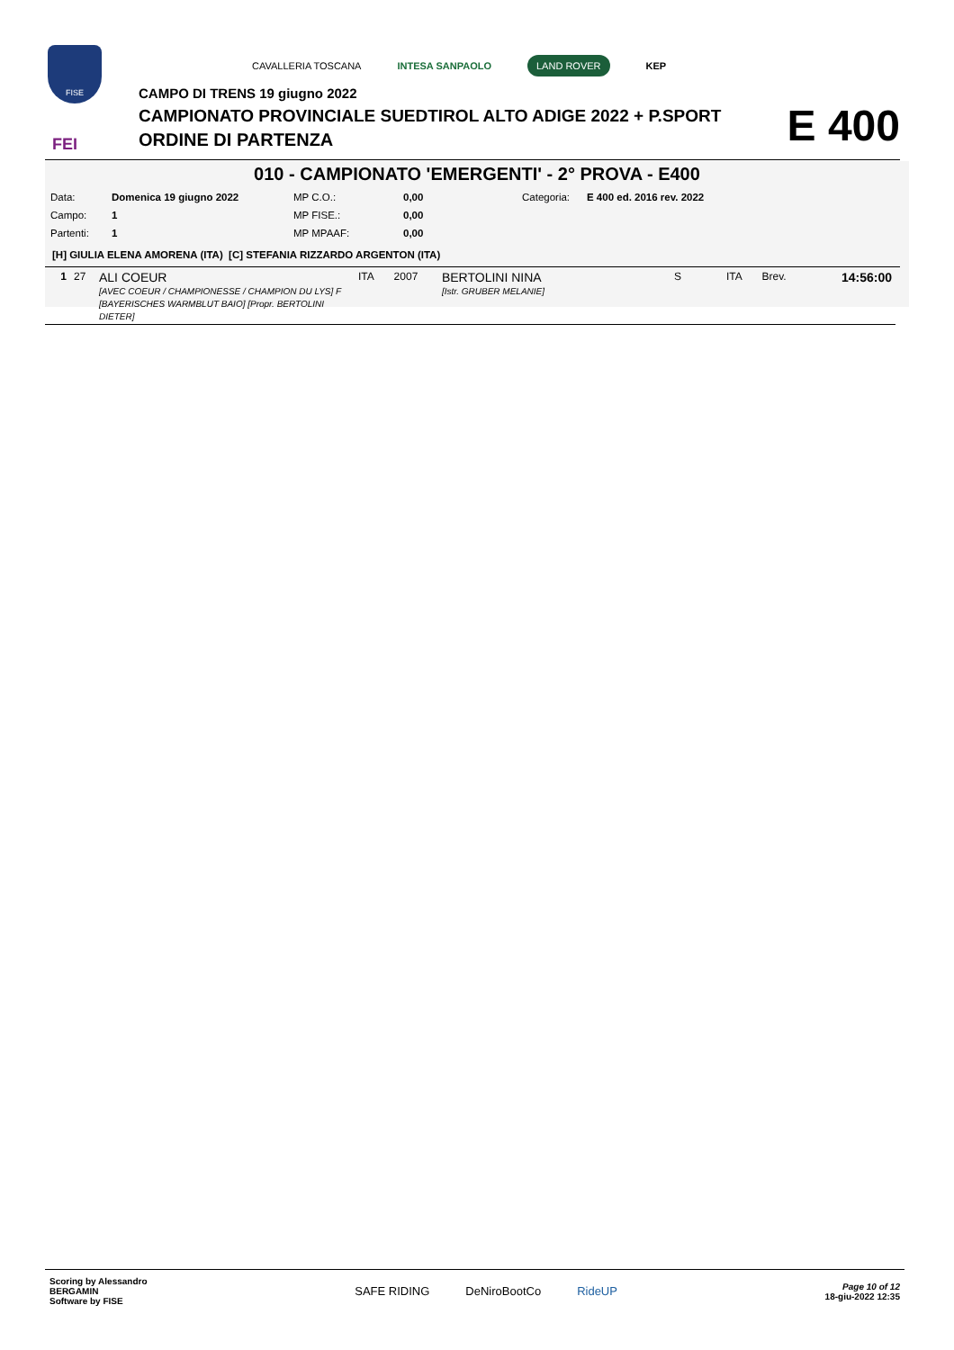FISE
FEI
CAVALLERIA TOSCANA INTESA SANPAOLO LAND ROVER KEP
CAMPO DI TRENS 19 giugno 2022
CAMPIONATO PROVINCIALE SUEDTIROL ALTO ADIGE 2022 + P.SPORT
ORDINE DI PARTENZA
E 400
010 - CAMPIONATO 'EMERGENTI' - 2° PROVA - E400
| Data: | Domenica 19 giugno 2022 | MP C.O.: | 0,00 | Categoria: | E 400 ed. 2016 rev. 2022 |
| Campo: | 1 | MP FISE.: | 0,00 | | |
| Partenti: | 1 | MP MPAAF: | 0,00 | | |
[H] GIULIA ELENA AMORENA (ITA) [C] STEFANIA RIZZARDO ARGENTON (ITA)
| 1 | 27 | ALI COEUR [AVEC COEUR / CHAMPIONESSE / CHAMPION DU LYS] F [BAYERISCHES WARMBLUT BAIO] [Propr. BERTOLINI DIETER] | ITA | 2007 | BERTOLINI NINA [Istr. GRUBER MELANIE] | S | ITA | Brev. | 14:56:00 |
Scoring by Alessandro
BERGAMIN
Software by FISE
SAFE RIDING DeNiroBootCo RideUP
Page 10 of 12
18-giu-2022 12:35